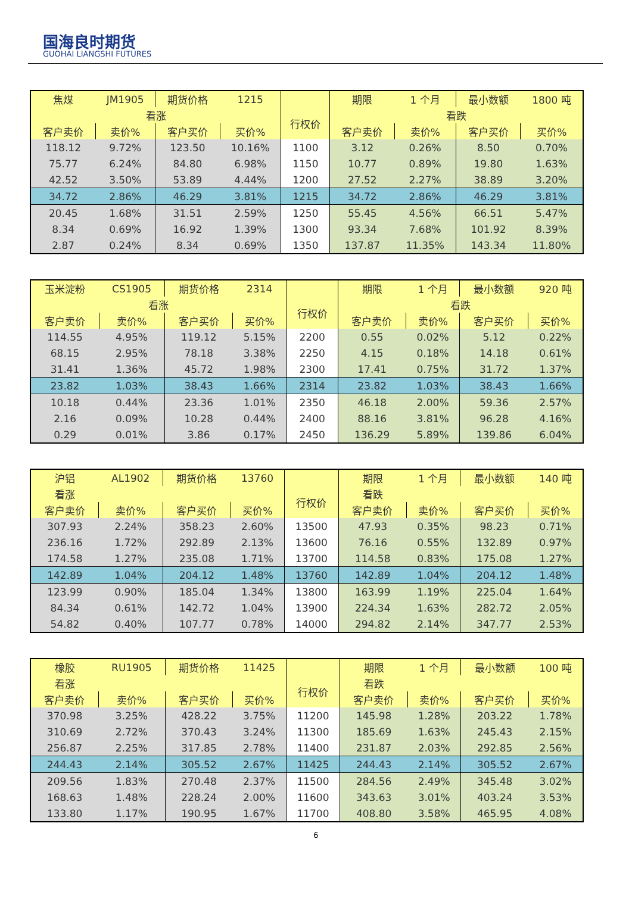国海良时期货
GUOHAI LIANGSHI FUTURES
| 焦煤 | JM1905 | 期货价格 | 1215 | | 期限 | 1 个月 | 最小数额 | 1800 吨 |
| 看涨 | | | | 行权价 | 看跌 | | | |
| 客户卖价 | 卖价% | 客户买价 | 买价% | | 客户卖价 | 卖价% | 客户买价 | 买价% |
| 118.12 | 9.72% | 123.50 | 10.16% | 1100 | 3.12 | 0.26% | 8.50 | 0.70% |
| 75.77 | 6.24% | 84.80 | 6.98% | 1150 | 10.77 | 0.89% | 19.80 | 1.63% |
| 42.52 | 3.50% | 53.89 | 4.44% | 1200 | 27.52 | 2.27% | 38.89 | 3.20% |
| 34.72 | 2.86% | 46.29 | 3.81% | 1215 | 34.72 | 2.86% | 46.29 | 3.81% |
| 20.45 | 1.68% | 31.51 | 2.59% | 1250 | 55.45 | 4.56% | 66.51 | 5.47% |
| 8.34 | 0.69% | 16.92 | 1.39% | 1300 | 93.34 | 7.68% | 101.92 | 8.39% |
| 2.87 | 0.24% | 8.34 | 0.69% | 1350 | 137.87 | 11.35% | 143.34 | 11.80% |
| 玉米淀粉 | CS1905 | 期货价格 | 2314 | | 期限 | 1 个月 | 最小数额 | 920 吨 |
| 看涨 | | | | 行权价 | 看跌 | | | |
| 客户卖价 | 卖价% | 客户买价 | 买价% | | 客户卖价 | 卖价% | 客户买价 | 买价% |
| 114.55 | 4.95% | 119.12 | 5.15% | 2200 | 0.55 | 0.02% | 5.12 | 0.22% |
| 68.15 | 2.95% | 78.18 | 3.38% | 2250 | 4.15 | 0.18% | 14.18 | 0.61% |
| 31.41 | 1.36% | 45.72 | 1.98% | 2300 | 17.41 | 0.75% | 31.72 | 1.37% |
| 23.82 | 1.03% | 38.43 | 1.66% | 2314 | 23.82 | 1.03% | 38.43 | 1.66% |
| 10.18 | 0.44% | 23.36 | 1.01% | 2350 | 46.18 | 2.00% | 59.36 | 2.57% |
| 2.16 | 0.09% | 10.28 | 0.44% | 2400 | 88.16 | 3.81% | 96.28 | 4.16% |
| 0.29 | 0.01% | 3.86 | 0.17% | 2450 | 136.29 | 5.89% | 139.86 | 6.04% |
| 沪铝 | AL1902 | 期货价格 | 13760 | | 期限 | 1 个月 | 最小数额 | 140 吨 |
| 看涨 | | | | 行权价 | 看跌 | | | |
| 客户卖价 | 卖价% | 客户买价 | 买价% | | 客户卖价 | 卖价% | 客户买价 | 买价% |
| 307.93 | 2.24% | 358.23 | 2.60% | 13500 | 47.93 | 0.35% | 98.23 | 0.71% |
| 236.16 | 1.72% | 292.89 | 2.13% | 13600 | 76.16 | 0.55% | 132.89 | 0.97% |
| 174.58 | 1.27% | 235.08 | 1.71% | 13700 | 114.58 | 0.83% | 175.08 | 1.27% |
| 142.89 | 1.04% | 204.12 | 1.48% | 13760 | 142.89 | 1.04% | 204.12 | 1.48% |
| 123.99 | 0.90% | 185.04 | 1.34% | 13800 | 163.99 | 1.19% | 225.04 | 1.64% |
| 84.34 | 0.61% | 142.72 | 1.04% | 13900 | 224.34 | 1.63% | 282.72 | 2.05% |
| 54.82 | 0.40% | 107.77 | 0.78% | 14000 | 294.82 | 2.14% | 347.77 | 2.53% |
| 橡胶 | RU1905 | 期货价格 | 11425 | | 期限 | 1 个月 | 最小数额 | 100 吨 |
| 看涨 | | | | 行权价 | 看跌 | | | |
| 客户卖价 | 卖价% | 客户买价 | 买价% | | 客户卖价 | 卖价% | 客户买价 | 买价% |
| 370.98 | 3.25% | 428.22 | 3.75% | 11200 | 145.98 | 1.28% | 203.22 | 1.78% |
| 310.69 | 2.72% | 370.43 | 3.24% | 11300 | 185.69 | 1.63% | 245.43 | 2.15% |
| 256.87 | 2.25% | 317.85 | 2.78% | 11400 | 231.87 | 2.03% | 292.85 | 2.56% |
| 244.43 | 2.14% | 305.52 | 2.67% | 11425 | 244.43 | 2.14% | 305.52 | 2.67% |
| 209.56 | 1.83% | 270.48 | 2.37% | 11500 | 284.56 | 2.49% | 345.48 | 3.02% |
| 168.63 | 1.48% | 228.24 | 2.00% | 11600 | 343.63 | 3.01% | 403.24 | 3.53% |
| 133.80 | 1.17% | 190.95 | 1.67% | 11700 | 408.80 | 3.58% | 465.95 | 4.08% |
6